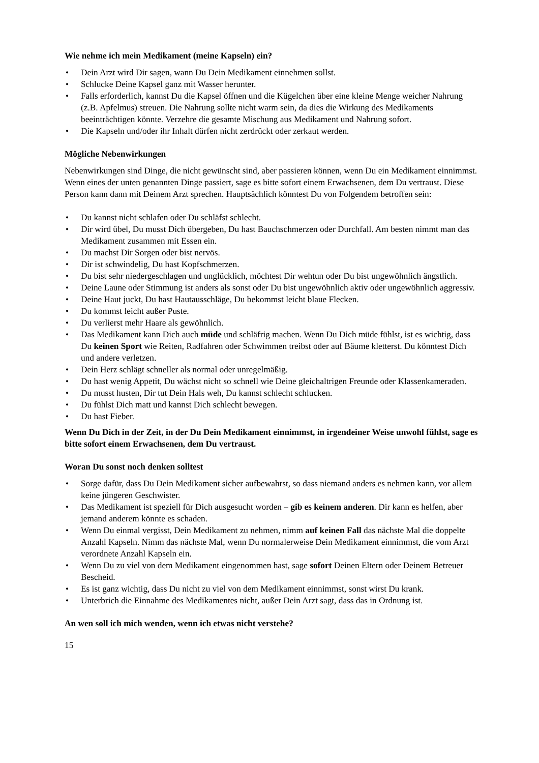Wie nehme ich mein Medikament (meine Kapseln) ein?
• Dein Arzt wird Dir sagen, wann Du Dein Medikament einnehmen sollst.
• Schlucke Deine Kapsel ganz mit Wasser herunter.
• Falls erforderlich, kannst Du die Kapsel öffnen und die Kügelchen über eine kleine Menge weicher Nahrung (z.B. Apfelmus) streuen. Die Nahrung sollte nicht warm sein, da dies die Wirkung des Medikaments beeinträchtigen könnte. Verzehre die gesamte Mischung aus Medikament und Nahrung sofort.
• Die Kapseln und/oder ihr Inhalt dürfen nicht zerdrückt oder zerkaut werden.
Mögliche Nebenwirkungen
Nebenwirkungen sind Dinge, die nicht gewünscht sind, aber passieren können, wenn Du ein Medikament einnimmst. Wenn eines der unten genannten Dinge passiert, sage es bitte sofort einem Erwachsenen, dem Du vertraust. Diese Person kann dann mit Deinem Arzt sprechen. Hauptsächlich könntest Du von Folgendem betroffen sein:
• Du kannst nicht schlafen oder Du schläfst schlecht.
• Dir wird übel, Du musst Dich übergeben, Du hast Bauchschmerzen oder Durchfall. Am besten nimmt man das Medikament zusammen mit Essen ein.
• Du machst Dir Sorgen oder bist nervös.
• Dir ist schwindelig, Du hast Kopfschmerzen.
• Du bist sehr niedergeschlagen und unglücklich, möchtest Dir wehtun oder Du bist ungewöhnlich ängstlich.
• Deine Laune oder Stimmung ist anders als sonst oder Du bist ungewöhnlich aktiv oder ungewöhnlich aggressiv.
• Deine Haut juckt, Du hast Hautausschläge, Du bekommst leicht blaue Flecken.
• Du kommst leicht außer Puste.
• Du verlierst mehr Haare als gewöhnlich.
• Das Medikament kann Dich auch müde und schläfrig machen. Wenn Du Dich müde fühlst, ist es wichtig, dass Du keinen Sport wie Reiten, Radfahren oder Schwimmen treibst oder auf Bäume kletterst. Du könntest Dich und andere verletzen.
• Dein Herz schlägt schneller als normal oder unregelmäßig.
• Du hast wenig Appetit, Du wächst nicht so schnell wie Deine gleichaltrigen Freunde oder Klassenkameraden.
• Du musst husten, Dir tut Dein Hals weh, Du kannst schlecht schlucken.
• Du fühlst Dich matt und kannst Dich schlecht bewegen.
• Du hast Fieber.
Wenn Du Dich in der Zeit, in der Du Dein Medikament einnimmst, in irgendeiner Weise unwohl fühlst, sage es bitte sofort einem Erwachsenen, dem Du vertraust.
Woran Du sonst noch denken solltest
• Sorge dafür, dass Du Dein Medikament sicher aufbewahrst, so dass niemand anders es nehmen kann, vor allem keine jüngeren Geschwister.
• Das Medikament ist speziell für Dich ausgesucht worden – gib es keinem anderen. Dir kann es helfen, aber jemand anderem könnte es schaden.
• Wenn Du einmal vergisst, Dein Medikament zu nehmen, nimm auf keinen Fall das nächste Mal die doppelte Anzahl Kapseln. Nimm das nächste Mal, wenn Du normalerweise Dein Medikament einnimmst, die vom Arzt verordnete Anzahl Kapseln ein.
• Wenn Du zu viel von dem Medikament eingenommen hast, sage sofort Deinen Eltern oder Deinem Betreuer Bescheid.
• Es ist ganz wichtig, dass Du nicht zu viel von dem Medikament einnimmst, sonst wirst Du krank.
• Unterbrich die Einnahme des Medikamentes nicht, außer Dein Arzt sagt, dass das in Ordnung ist.
An wen soll ich mich wenden, wenn ich etwas nicht verstehe?
15